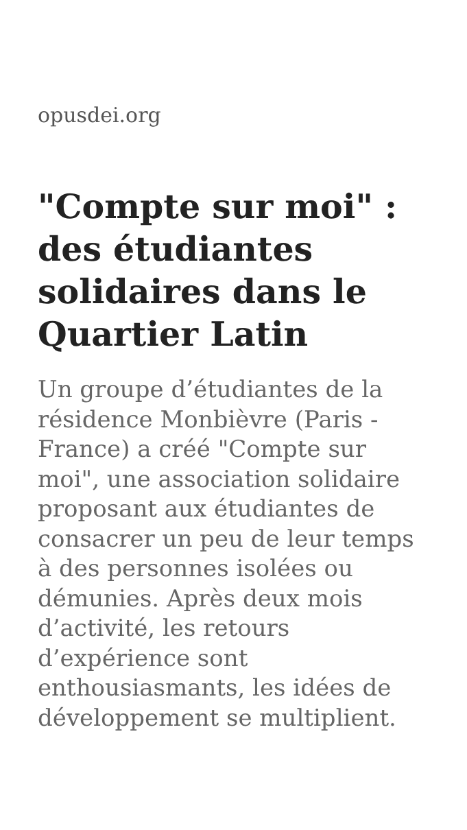opusdei.org
"Compte sur moi" : des étudiantes solidaires dans le Quartier Latin
Un groupe d’étudiantes de la résidence Monbièvre (Paris - France) a créé "Compte sur moi", une association solidaire proposant aux étudiantes de consacrer un peu de leur temps à des personnes isolées ou démunies. Après deux mois d’activité, les retours d’expérience sont enthousiasmants, les idées de développement se multiplient.